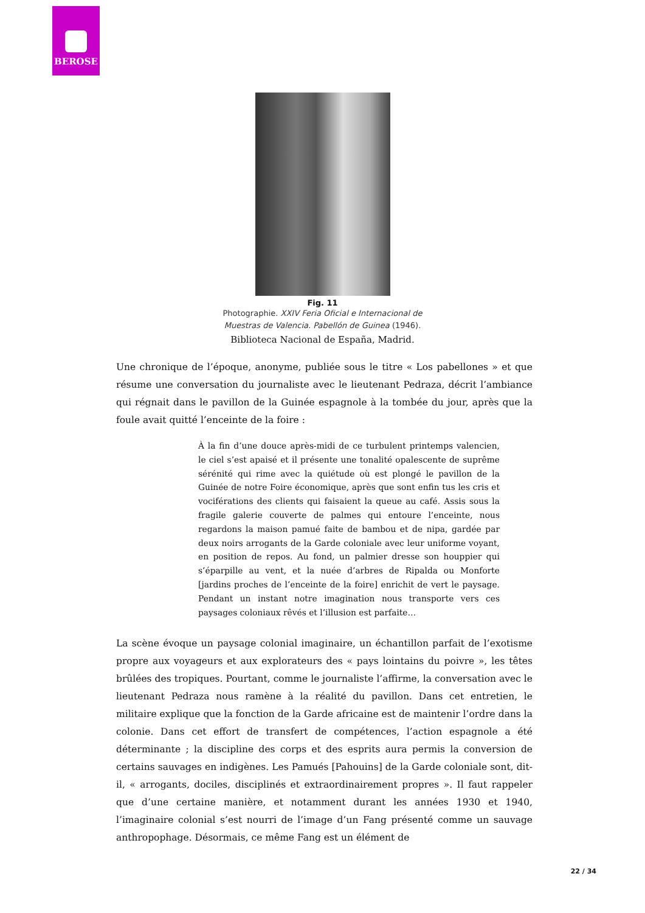BEROSE
Fig. 11
Photographie. XXIV Feria Oficial e Internacional de
Muestras de Valencia. Pabellón de Guinea (1946).
Biblioteca Nacional de España, Madrid.
Une chronique de l’époque, anonyme, publiée sous le titre « Los pabellones » et que résume une conversation du journaliste avec le lieutenant Pedraza, décrit l’ambiance qui régnait dans le pavillon de la Guinée espagnole à la tombée du jour, après que la foule avait quitté l’enceinte de la foire :
À la fin d’une douce après-midi de ce turbulent printemps valencien, le ciel s’est apaisé et il présente une tonalité opalescente de suprême sérénité qui rime avec la quiétude où est plongé le pavillon de la Guinée de notre Foire économique, après que sont enfin tus les cris et vociférations des clients qui faisaient la queue au café. Assis sous la fragile galerie couverte de palmes qui entoure l’enceinte, nous regardons la maison pamué faite de bambou et de nipa, gardée par deux noirs arrogants de la Garde coloniale avec leur uniforme voyant, en position de repos. Au fond, un palmier dresse son houppier qui s’éparpille au vent, et la nuée d’arbres de Ripalda ou Monforte [jardins proches de l’enceinte de la foire] enrichit de vert le paysage. Pendant un instant notre imagination nous transporte vers ces paysages coloniaux rêvés et l’illusion est parfaite…
La scène évoque un paysage colonial imaginaire, un échantillon parfait de l’exotisme propre aux voyageurs et aux explorateurs des « pays lointains du poivre », les têtes brûlées des tropiques. Pourtant, comme le journaliste l’affirme, la conversation avec le lieutenant Pedraza nous ramène à la réalité du pavillon. Dans cet entretien, le militaire explique que la fonction de la Garde africaine est de maintenir l’ordre dans la colonie. Dans cet effort de transfert de compétences, l’action espagnole a été déterminante ; la discipline des corps et des esprits aura permis la conversion de certains sauvages en indigènes. Les Pamués [Pahouins] de la Garde coloniale sont, dit-il, « arrogants, dociles, disciplinés et extraordinairement propres ». Il faut rappeler que d’une certaine manière, et notamment durant les années 1930 et 1940, l’imaginaire colonial s’est nourri de l’image d’un Fang présenté comme un sauvage anthropophage. Désormais, ce même Fang est un élément de
22 / 34